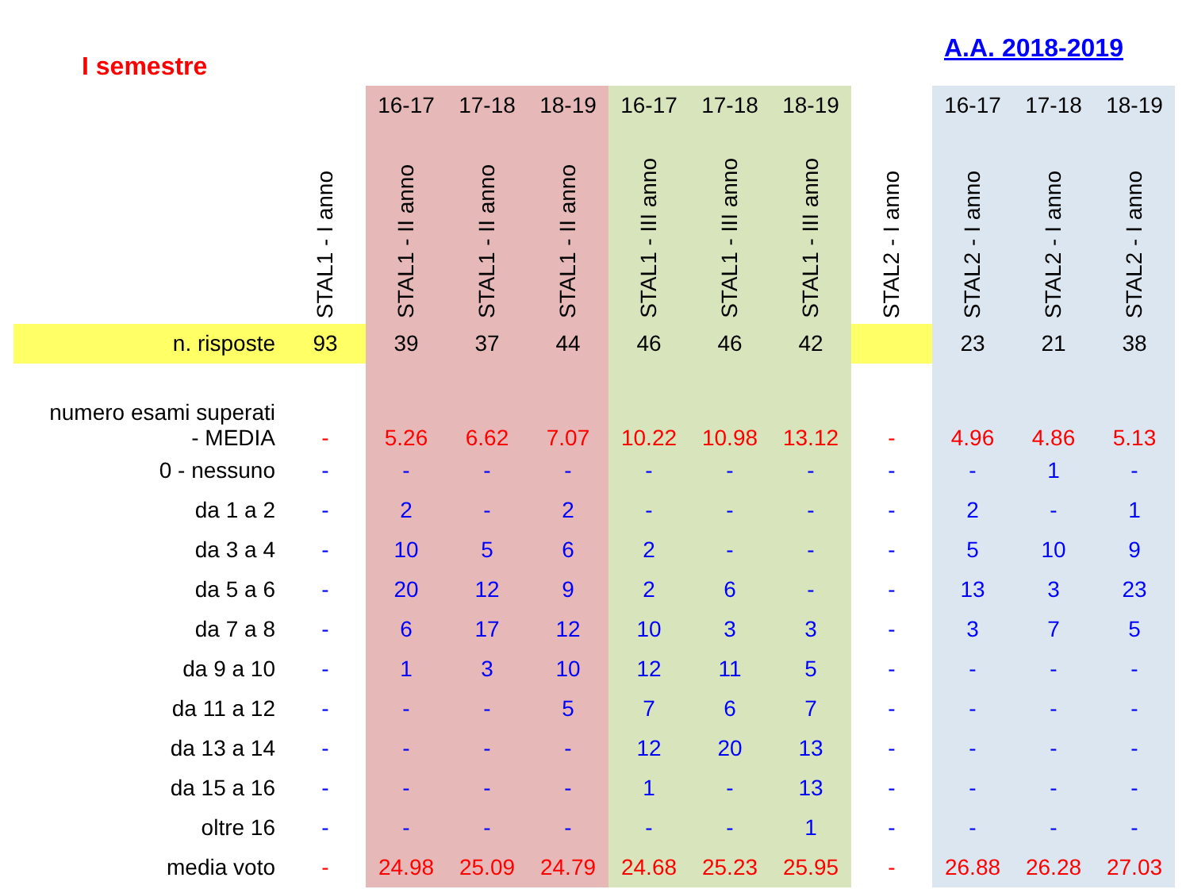I semestre
A.A. 2018-2019
| | | 16-17 | 17-18 | 18-19 | 16-17 | 17-18 | 18-19 | | 16-17 | 17-18 | 18-19 |
| --- | --- | --- | --- | --- | --- | --- | --- | --- | --- | --- | --- |
| | STAL1 - I anno | STAL1 - II anno | STAL1 - II anno | STAL1 - II anno | STAL1 - III anno | STAL1 - III anno | STAL1 - III anno | STAL2 - I anno | STAL2 - I anno | STAL2 - I anno | STAL2 - I anno |
| n. risposte | 93 | 39 | 37 | 44 | 46 | 46 | 42 | | 23 | 21 | 38 |
| numero esami superati - MEDIA | - | 5.26 | 6.62 | 7.07 | 10.22 | 10.98 | 13.12 | - | 4.96 | 4.86 | 5.13 |
| 0 - nessuno | - | - | - | - | - | - | - | - | - | 1 | - |
| da 1 a 2 | - | 2 | - | 2 | - | - | - | - | 2 | - | 1 |
| da 3 a 4 | - | 10 | 5 | 6 | 2 | - | - | - | 5 | 10 | 9 |
| da 5 a 6 | - | 20 | 12 | 9 | 2 | 6 | - | - | 13 | 3 | 23 |
| da 7 a 8 | - | 6 | 17 | 12 | 10 | 3 | 3 | - | 3 | 7 | 5 |
| da 9 a 10 | - | 1 | 3 | 10 | 12 | 11 | 5 | - | - | - | - |
| da 11 a 12 | - | - | - | 5 | 7 | 6 | 7 | - | - | - | - |
| da 13 a 14 | - | - | - | - | 12 | 20 | 13 | - | - | - | - |
| da 15 a 16 | - | - | - | - | 1 | - | 13 | - | - | - | - |
| oltre 16 | - | - | - | - | - | - | 1 | - | - | - | - |
| media voto | - | 24.98 | 25.09 | 24.79 | 24.68 | 25.23 | 25.95 | - | 26.88 | 26.28 | 27.03 |